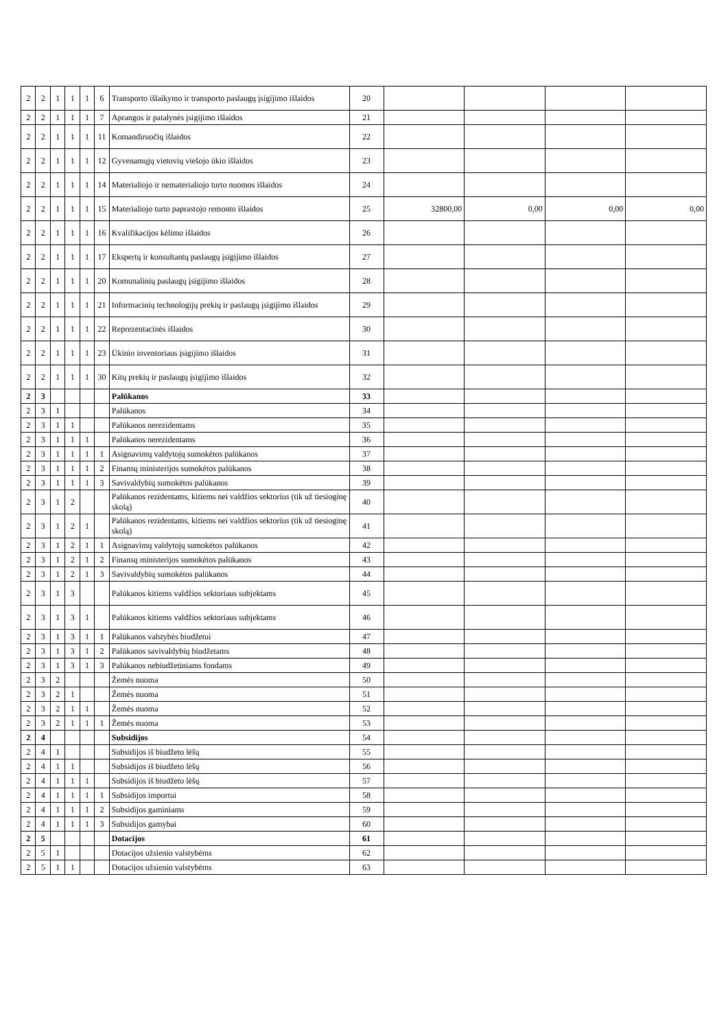| 2 | 2 | 1 | 1 | 1 | 6 | Transporto išlaikymo ir transporto paslaugų įsigijimo išlaidos | 20 | | | | |
| 2 | 2 | 1 | 1 | 1 | 7 | Aprangos ir patalynės įsigijimo išlaidos | 21 | | | | |
| 2 | 2 | 1 | 1 | 1 | 11 | Komandiruočių išlaidos | 22 | | | | |
| 2 | 2 | 1 | 1 | 1 | 12 | Gyvenamųjų vietovių viešojo ūkio išlaidos | 23 | | | | |
| 2 | 2 | 1 | 1 | 1 | 14 | Materialiojo ir nematerialiojo turto nuomos išlaidos | 24 | | | | |
| 2 | 2 | 1 | 1 | 1 | 15 | Materialiojo turto paprastojo remonto išlaidos | 25 | 32800,00 | 0,00 | 0,00 | 0,00 |
| 2 | 2 | 1 | 1 | 1 | 16 | Kvalifikacijos kėlimo išlaidos | 26 | | | | |
| 2 | 2 | 1 | 1 | 1 | 17 | Ekspertų ir konsultantų paslaugų įsigijimo išlaidos | 27 | | | | |
| 2 | 2 | 1 | 1 | 1 | 20 | Komunalinių paslaugų įsigijimo išlaidos | 28 | | | | |
| 2 | 2 | 1 | 1 | 1 | 21 | Informacinių technologijų prekių ir paslaugų įsigijimo išlaidos | 29 | | | | |
| 2 | 2 | 1 | 1 | 1 | 22 | Reprezentacinės išlaidos | 30 | | | | |
| 2 | 2 | 1 | 1 | 1 | 23 | Ūkinio inventoriaus įsigijimo išlaidos | 31 | | | | |
| 2 | 2 | 1 | 1 | 1 | 30 | Kitų prekių ir paslaugų įsigijimo išlaidos | 32 | | | | |
| 2 | 3 | | | | | Palūkanos | 33 | | | | |
| 2 | 3 | 1 | | | | Palūkanos | 34 | | | | |
| 2 | 3 | 1 | 1 | | | Palūkanos nerezidentams | 35 | | | | |
| 2 | 3 | 1 | 1 | 1 | | Palūkanos nerezidentams | 36 | | | | |
| 2 | 3 | 1 | 1 | 1 | 1 | Asignavimų valdytojų sumokėtos palūkanos | 37 | | | | |
| 2 | 3 | 1 | 1 | 1 | 2 | Finansų ministerijos sumokėtos palūkanos | 38 | | | | |
| 2 | 3 | 1 | 1 | 1 | 3 | Savivaldybių sumokėtos palūkanos | 39 | | | | |
| 2 | 3 | 1 | 2 | | | Palūkanos rezidentams, kitiems nei valdžios sektorius (tik už tiesioginę skolą) | 40 | | | | |
| 2 | 3 | 1 | 2 | 1 | | Palūkanos rezidentams, kitiems nei valdžios sektorius (tik už tiesioginę skolą) | 41 | | | | |
| 2 | 3 | 1 | 2 | 1 | 1 | Asignavimų valdytojų sumokėtos palūkanos | 42 | | | | |
| 2 | 3 | 1 | 2 | 1 | 2 | Finansų ministerijos sumokėtos palūkanos | 43 | | | | |
| 2 | 3 | 1 | 2 | 1 | 3 | Savivaldybių sumokėtos palūkanos | 44 | | | | |
| 2 | 3 | 1 | 3 | | | Palūkanos kitiems valdžios sektoriaus subjektams | 45 | | | | |
| 2 | 3 | 1 | 3 | 1 | | Palūkanos kitiems valdžios sektoriaus subjektams | 46 | | | | |
| 2 | 3 | 1 | 3 | 1 | 1 | Palūkanos valstybės biudžetui | 47 | | | | |
| 2 | 3 | 1 | 3 | 1 | 2 | Palūkanos savivaldybių biudžetams | 48 | | | | |
| 2 | 3 | 1 | 3 | 1 | 3 | Palūkanos nebiudžetiniams fondams | 49 | | | | |
| 2 | 3 | 2 | | | | Žemės nuoma | 50 | | | | |
| 2 | 3 | 2 | 1 | | | Žemės nuoma | 51 | | | | |
| 2 | 3 | 2 | 1 | 1 | | Žemės nuoma | 52 | | | | |
| 2 | 3 | 2 | 1 | 1 | 1 | Žemės nuoma | 53 | | | | |
| 2 | 4 | | | | | Subsidijos | 54 | | | | |
| 2 | 4 | 1 | | | | Subsidijos iš biudžeto lėšų | 55 | | | | |
| 2 | 4 | 1 | 1 | | | Subsidijos iš biudžeto lėšų | 56 | | | | |
| 2 | 4 | 1 | 1 | 1 | | Subsidijos iš biudžeto lėšų | 57 | | | | |
| 2 | 4 | 1 | 1 | 1 | 1 | Subsidijos importui | 58 | | | | |
| 2 | 4 | 1 | 1 | 1 | 2 | Subsidijos gaminiams | 59 | | | | |
| 2 | 4 | 1 | 1 | 1 | 3 | Subsidijos gamybai | 60 | | | | |
| 2 | 5 | | | | | Dotacijos | 61 | | | | |
| 2 | 5 | 1 | | | | Dotacijos užsienio valstybėms | 62 | | | | |
| 2 | 5 | 1 | 1 | | | Dotacijos užsienio valstybėms | 63 | | | | |